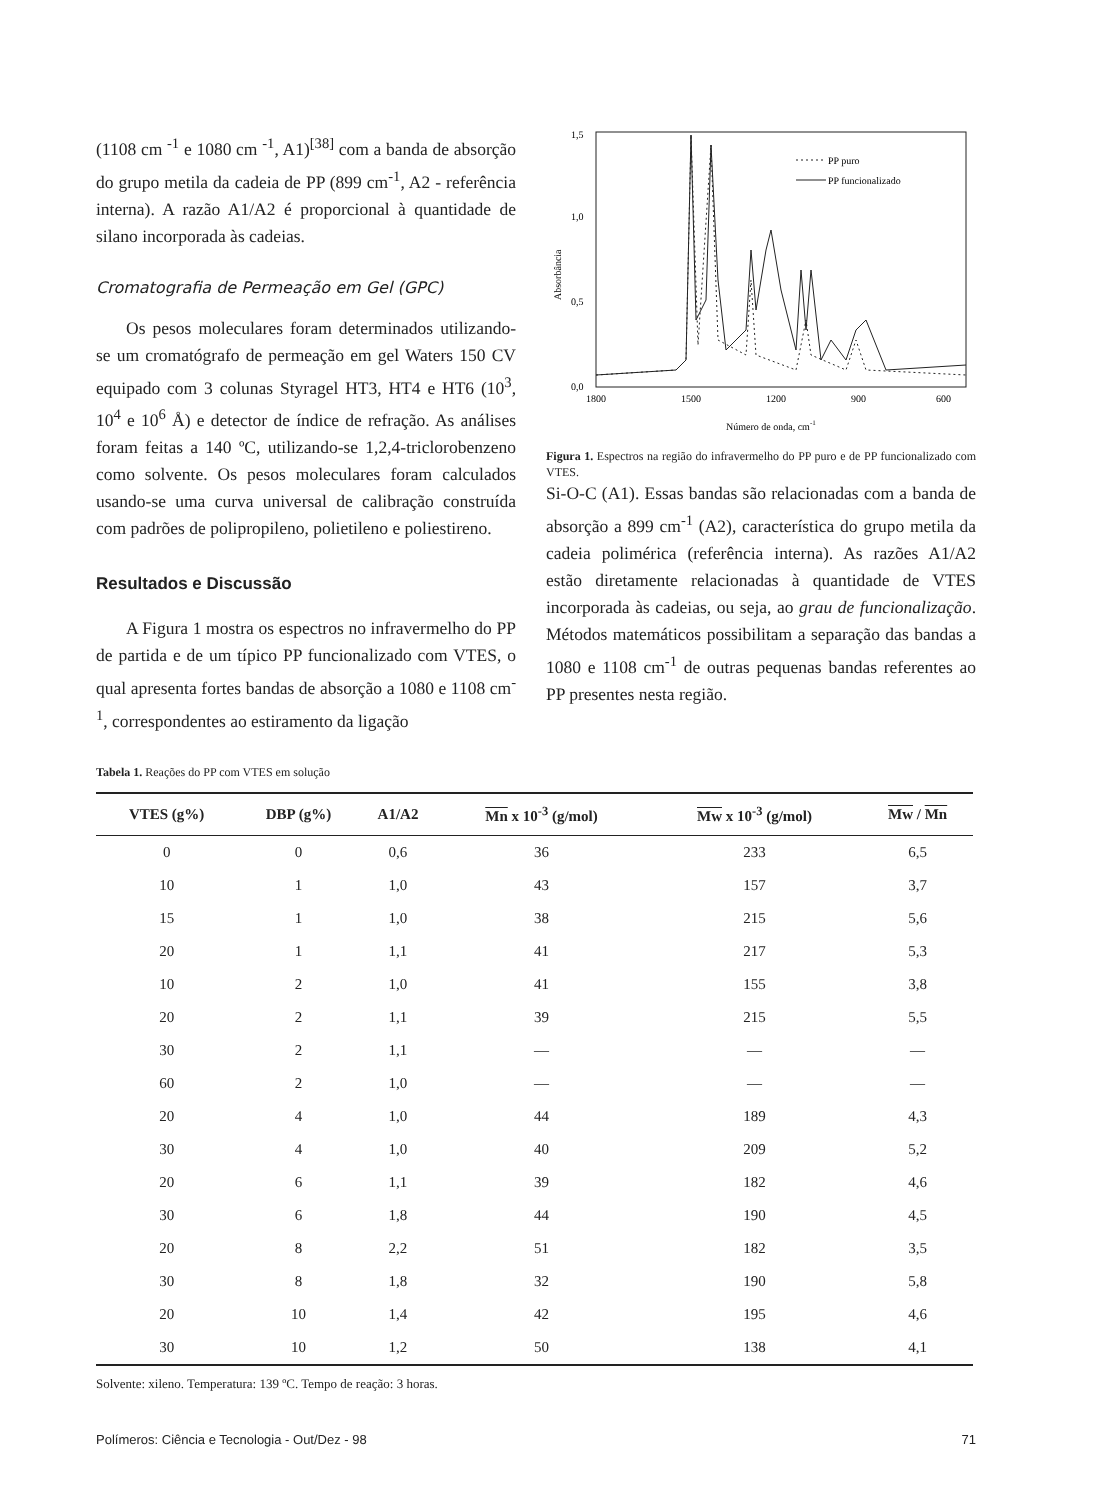(1108 cm <sup>-1</sup> e 1080 cm <sup>-1</sup>, A1)<sup>[38]</sup> com a banda de absorção do grupo metila da cadeia de PP (899 cm<sup>-1</sup>, A2 - referência interna). A razão A1/A2 é proporcional à quantidade de silano incorporada às cadeias.
Cromatografia de Permeação em Gel (GPC)
Os pesos moleculares foram determinados utilizando-se um cromatógrafo de permeação em gel Waters 150 CV equipado com 3 colunas Styragel HT3, HT4 e HT6 (10<sup>3</sup>, 10<sup>4</sup> e 10<sup>6</sup> Å) e detector de índice de refração. As análises foram feitas a 140 ºC, utilizando-se 1,2,4-triclorobenzeno como solvente. Os pesos moleculares foram calculados usando-se uma curva universal de calibração construída com padrões de polipropileno, polietileno e poliestireno.
Resultados e Discussão
A Figura 1 mostra os espectros no infravermelho do PP de partida e de um típico PP funcionalizado com VTES, o qual apresenta fortes bandas de absorção a 1080 e 1108 cm<sup>-1</sup>, correspondentes ao estiramento da ligação
1,5
1,0
0,5
0,0
1800
1500
1200
900
600
Absorbância
Número de onda, cm-1
PP puro
PP funcionalizado
Figura 1. Espectros na região do infravermelho do PP puro e de PP funcionalizado com VTES.
Si-O-C (A1). Essas bandas são relacionadas com a banda de absorção a 899 cm<sup>-1</sup> (A2), característica do grupo metila da cadeia polimérica (referência interna). As razões A1/A2 estão diretamente relacionadas à quantidade de VTES incorporada às cadeias, ou seja, ao grau de funcionalização. Métodos matemáticos possibilitam a separação das bandas a 1080 e 1108 cm<sup>-1</sup> de outras pequenas bandas referentes ao PP presentes nesta região.
Tabela 1. Reações do PP com VTES em solução
| VTES (g%) | DBP (g%) | A1/A2 | Mn x 10<sup>-3</sup> (g/mol) | Mw x 10<sup>-3</sup> (g/mol) | Mw / Mn |
| --- | --- | --- | --- | --- | --- |
| 0 | 0 | 0,6 | 36 | 233 | 6,5 |
| 10 | 1 | 1,0 | 43 | 157 | 3,7 |
| 15 | 1 | 1,0 | 38 | 215 | 5,6 |
| 20 | 1 | 1,1 | 41 | 217 | 5,3 |
| 10 | 2 | 1,0 | 41 | 155 | 3,8 |
| 20 | 2 | 1,1 | 39 | 215 | 5,5 |
| 30 | 2 | 1,1 | — | — | — |
| 60 | 2 | 1,0 | — | — | — |
| 20 | 4 | 1,0 | 44 | 189 | 4,3 |
| 30 | 4 | 1,0 | 40 | 209 | 5,2 |
| 20 | 6 | 1,1 | 39 | 182 | 4,6 |
| 30 | 6 | 1,8 | 44 | 190 | 4,5 |
| 20 | 8 | 2,2 | 51 | 182 | 3,5 |
| 30 | 8 | 1,8 | 32 | 190 | 5,8 |
| 20 | 10 | 1,4 | 42 | 195 | 4,6 |
| 30 | 10 | 1,2 | 50 | 138 | 4,1 |
Solvente: xileno. Temperatura: 139 ºC. Tempo de reação: 3 horas.
Polímeros: Ciência e Tecnologia - Out/Dez - 98 71